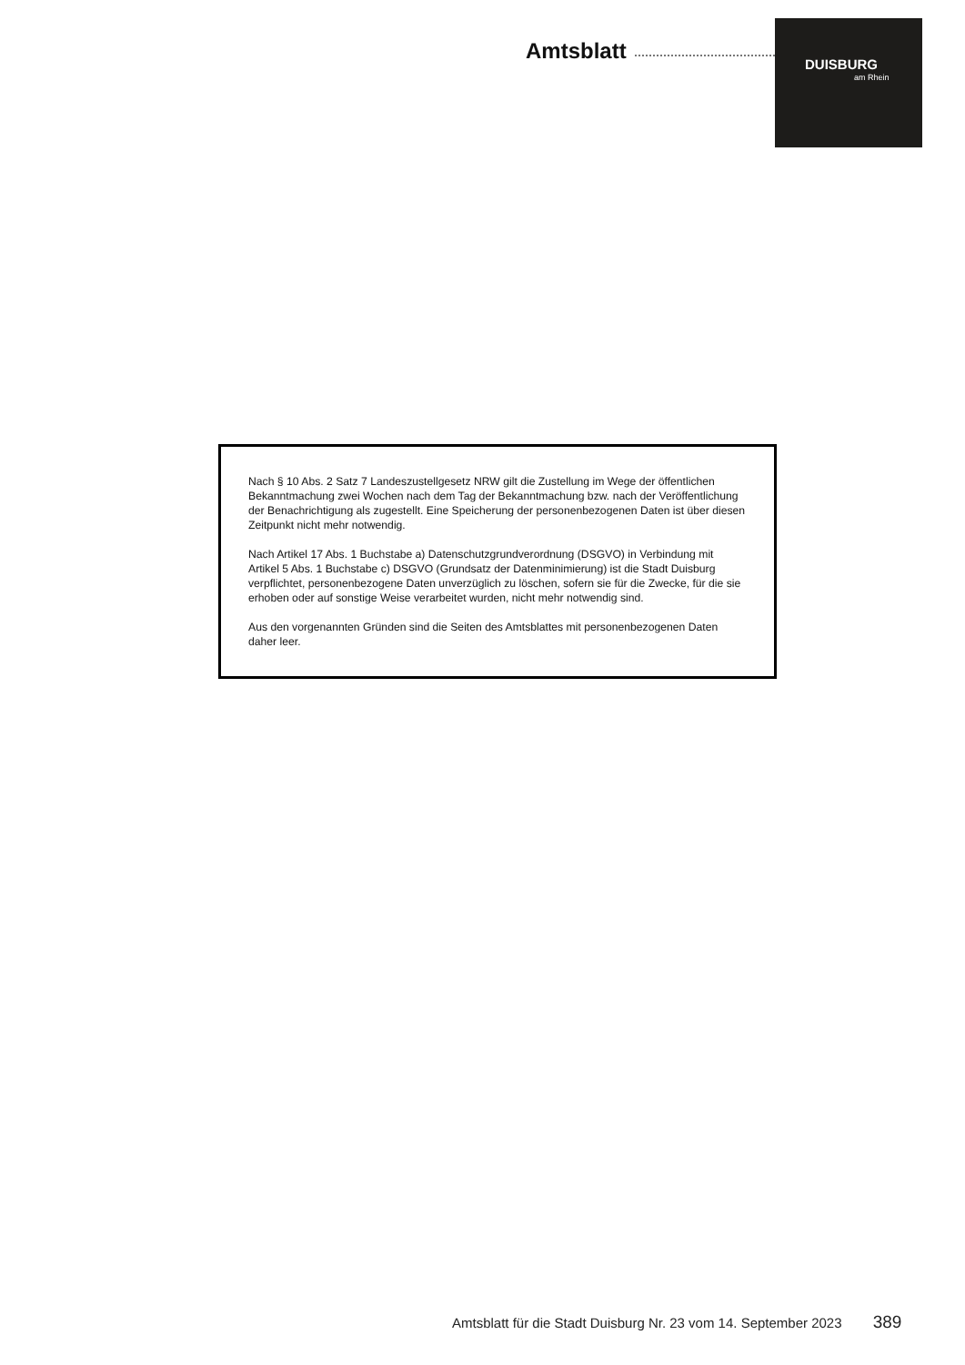Amtsblatt
DUISBURG
am Rhein
Nach § 10 Abs. 2 Satz 7 Landeszustellgesetz NRW gilt die Zustellung im Wege der öffentlichen Bekanntmachung zwei Wochen nach dem Tag der Bekanntmachung bzw. nach der Veröffent­lichung der Benachrichtigung als zugestellt. Eine Speicherung der personenbezogenen Daten ist über diesen Zeitpunkt nicht mehr notwendig.
Nach Artikel 17 Abs. 1 Buchstabe a) Datenschutzgrundverordnung (DSGVO) in Verbindung mit Artikel 5 Abs. 1 Buchstabe c) DSGVO (Grundsatz der Datenminimierung) ist die Stadt Duisburg verpflichtet, personenbezogene Daten unverzüglich zu löschen, sofern sie für die Zwecke, für die sie erhoben oder auf sonstige Weise verarbeitet wurden, nicht mehr notwendig sind.
Aus den vorgenannten Gründen sind die Seiten des Amtsblattes mit personenbezogenen Daten daher leer.
Amtsblatt für die Stadt Duisburg Nr. 23 vom 14. September 2023 389